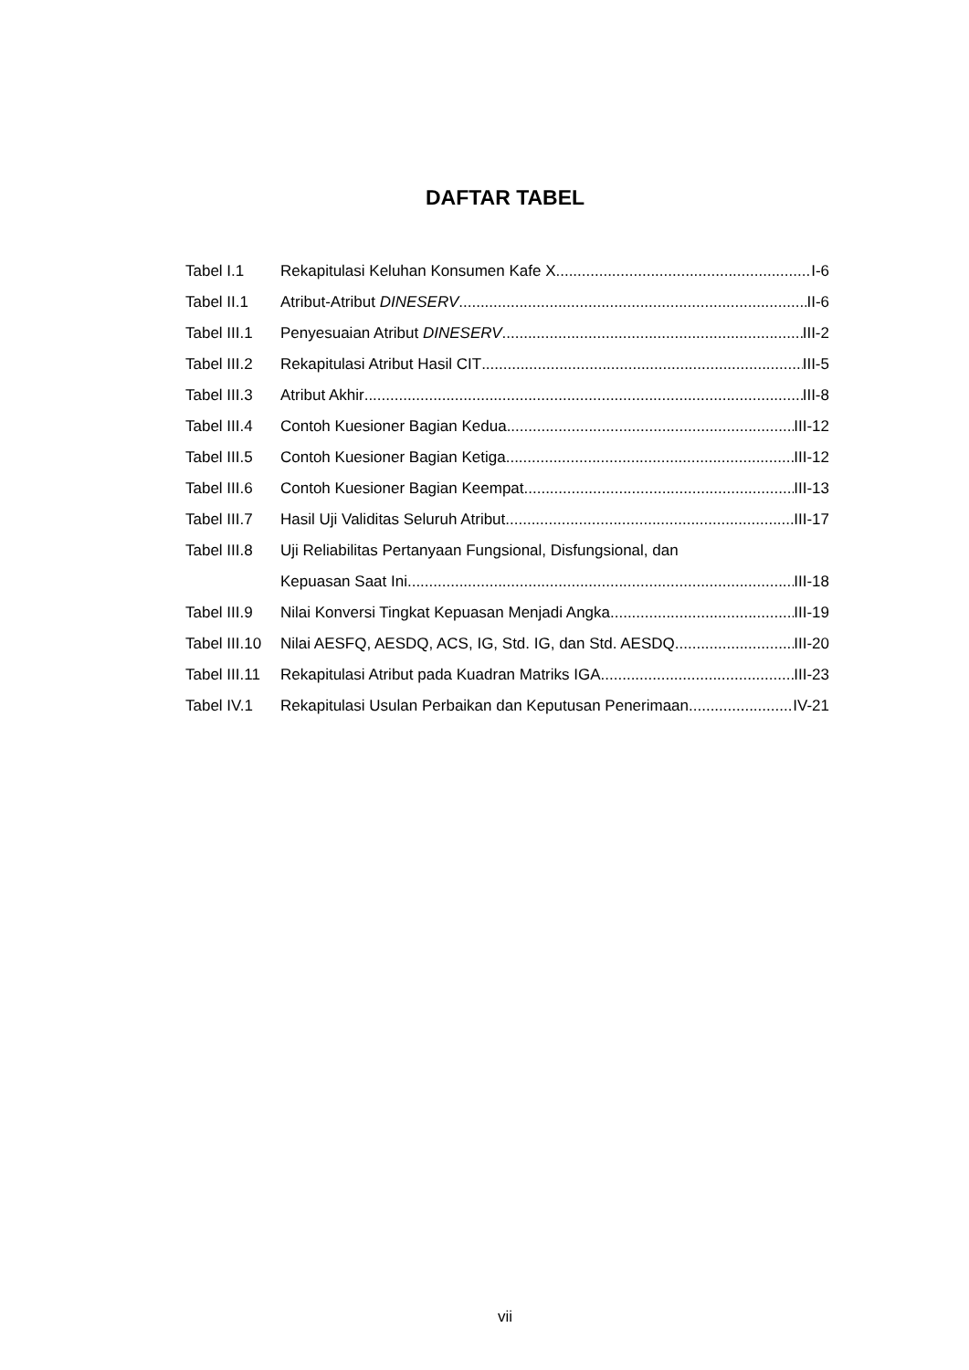DAFTAR TABEL
Tabel I.1 Rekapitulasi Keluhan Konsumen Kafe X I-6
Tabel II.1 Atribut-Atribut DINESERV II-6
Tabel III.1 Penyesuaian Atribut DINESERV III-2
Tabel III.2 Rekapitulasi Atribut Hasil CIT III-5
Tabel III.3 Atribut Akhir III-8
Tabel III.4 Contoh Kuesioner Bagian Kedua III-12
Tabel III.5 Contoh Kuesioner Bagian Ketiga III-12
Tabel III.6 Contoh Kuesioner Bagian Keempat III-13
Tabel III.7 Hasil Uji Validitas Seluruh Atribut III-17
Tabel III.8 Uji Reliabilitas Pertanyaan Fungsional, Disfungsional, dan
Kepuasan Saat Ini III-18
Tabel III.9 Nilai Konversi Tingkat Kepuasan Menjadi Angka III-19
Tabel III.10 Nilai AESFQ, AESDQ, ACS, IG, Std. IG, dan Std. AESDQ III-20
Tabel III.11 Rekapitulasi Atribut pada Kuadran Matriks IGA III-23
Tabel IV.1 Rekapitulasi Usulan Perbaikan dan Keputusan Penerimaan IV-21
vii